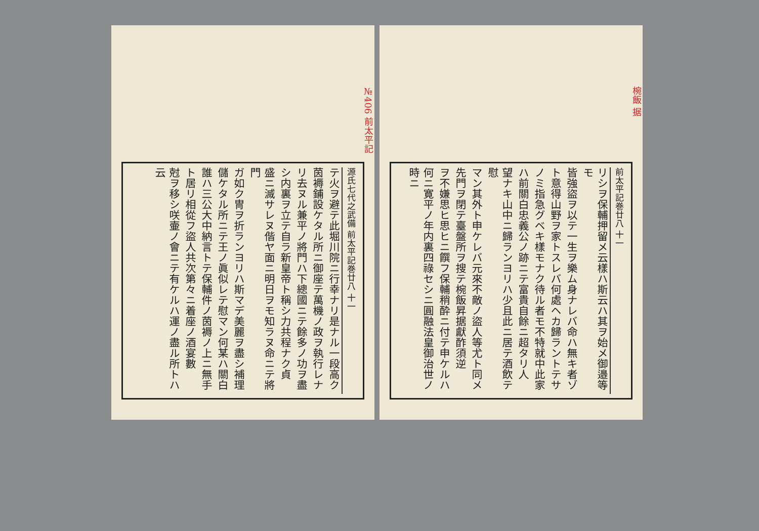№406 前太平記
源氏七代之武備 前太平記巻廿八 十一
テ火ヲ避テ此堀川院ニ行幸ナリ是ナル一段高ク
茵褥鋪設ケタル所ニ御座テ萬機ノ政ヲ執行レナ
リ去ヌル兼平ノ將門ハ下總國ニテ餘多ノ功ヲ盡
シ内裏ヲ立テ自ラ新皇帝ト稱シ力共程ナク貞
盛ニ滅サレヌ偕ヤ面ニ明日ヲモ知ラヌ命ニテ將門
ガ如ク冑ヲ折ランヨリハ斯マデ美麗ヲ盡シ補理
儲ケタル所ニテ王ノ眞似レテ慰マン何某ハ關白
誰ハ三公大中納言トテ保輔件ノ茵褥ノ上ニ無手
ト居リ相從フ盜人共次第々ニ着座ノ酒宴數
尅ヲ移シ咲壷ノ會ニテ有ケルハ運ノ盡ル所トハ云
椀飯 据
前太平記巻廿八 十一
リシヲ保輔押留メ云樣ハ斯云ハ其ヲ始メ御邉等モ
皆強盜ヲ以テ一生ヲ樂ム身ナレバ命ハ無キ者ゾ
ト意得山野ヲ家トスレバ何處ヘカ歸ラントテサ
ノミ指急グベキ樣モナク待ル者モ不特就中此家
ハ前關白忠義公ノ跡ニテ富貴自餘ニ超タリ人
望ナキ山中ニ歸ランヨリハ少且此ニ居テ酒飲テ慰
マン其外ト申ケレバ元來不敵ノ盜人等尤ト同メ
先門ヲ閉テ臺盤所ヲ搜テ椀飯昇据獻酢須逆
ヲ不嫌思ヒ思ヒニ饌フ保輔稍酔ニ付テ申ケルハ
何ニ寛平ノ年内裏四祿セシニ圓融法皇御治世ノ時ニ